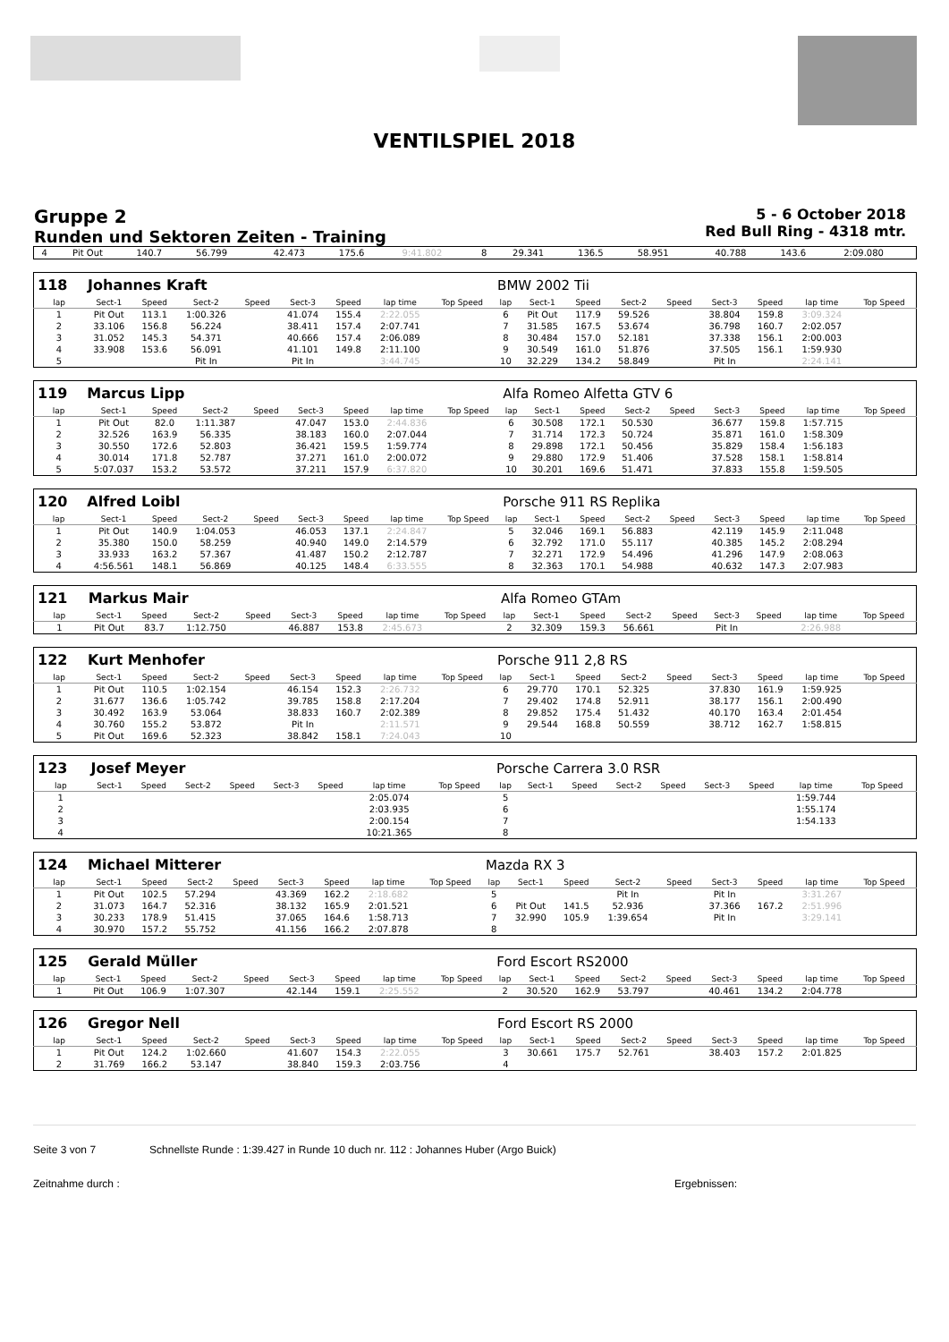VENTILSPIEL 2018
Gruppe 2
Runden und Sektoren Zeiten - Training
5 - 6 October 2018
Red Bull Ring - 4318 mtr.
| 4 | Pit Out | 140.7 | 56.799 | | 42.473 | 175.6 | 9:41.802 | | 8 | 29.341 | 136.5 | 58.951 | | 40.788 | 143.6 | 2:09.080 | |
| 118 | Johannes Kraft | | | | | | | | BMW 2002 Tii | | | | | | | | |
| lap | Sect-1 | Speed | Sect-2 | Speed | Sect-3 | Speed | lap time | Top Speed | lap | Sect-1 | Speed | Sect-2 | Speed | Sect-3 | Speed | lap time | Top Speed |
| 1 | Pit Out | 113.1 | 1:00.326 | | 41.074 | 155.4 | 2:22.055 | | 6 | Pit Out | 117.9 | 59.526 | | 38.804 | 159.8 | 3:09.324 | |
| 2 | 33.106 | 156.8 | 56.224 | | 38.411 | 157.4 | 2:07.741 | | 7 | 31.585 | 167.5 | 53.674 | | 36.798 | 160.7 | 2:02.057 | |
| 3 | 31.052 | 145.3 | 54.371 | | 40.666 | 157.4 | 2:06.089 | | 8 | 30.484 | 157.0 | 52.181 | | 37.338 | 156.1 | 2:00.003 | |
| 4 | 33.908 | 153.6 | 56.091 | | 41.101 | 149.8 | 2:11.100 | | 9 | 30.549 | 161.0 | 51.876 | | 37.505 | 156.1 | 1:59.930 | |
| 5 | | | Pit In | | Pit In | | 3:44.745 | | 10 | 32.229 | 134.2 | 58.849 | | Pit In | | 2:24.141 | |
| 119 | Marcus Lipp | | | | | | | | Alfa Romeo Alfetta GTV 6 | | | | | | | | |
| lap | Sect-1 | Speed | Sect-2 | Speed | Sect-3 | Speed | lap time | Top Speed | lap | Sect-1 | Speed | Sect-2 | Speed | Sect-3 | Speed | lap time | Top Speed |
| 1 | Pit Out | 82.0 | 1:11.387 | | 47.047 | 153.0 | 2:44.836 | | 6 | 30.508 | 172.1 | 50.530 | | 36.677 | 159.8 | 1:57.715 | |
| 2 | 32.526 | 163.9 | 56.335 | | 38.183 | 160.0 | 2:07.044 | | 7 | 31.714 | 172.3 | 50.724 | | 35.871 | 161.0 | 1:58.309 | |
| 3 | 30.550 | 172.6 | 52.803 | | 36.421 | 159.5 | 1:59.774 | | 8 | 29.898 | 172.1 | 50.456 | | 35.829 | 158.4 | 1:56.183 | |
| 4 | 30.014 | 171.8 | 52.787 | | 37.271 | 161.0 | 2:00.072 | | 9 | 29.880 | 172.9 | 51.406 | | 37.528 | 158.1 | 1:58.814 | |
| 5 | 5:07.037 | 153.2 | 53.572 | | 37.211 | 157.9 | 6:37.820 | | 10 | 30.201 | 169.6 | 51.471 | | 37.833 | 155.8 | 1:59.505 | |
| 120 | Alfred Loibl | | | | | | | | Porsche 911 RS Replika | | | | | | | | |
| lap | Sect-1 | Speed | Sect-2 | Speed | Sect-3 | Speed | lap time | Top Speed | lap | Sect-1 | Speed | Sect-2 | Speed | Sect-3 | Speed | lap time | Top Speed |
| 1 | Pit Out | 140.9 | 1:04.053 | | 46.053 | 137.1 | 2:24.847 | | 5 | 32.046 | 169.1 | 56.883 | | 42.119 | 145.9 | 2:11.048 | |
| 2 | 35.380 | 150.0 | 58.259 | | 40.940 | 149.0 | 2:14.579 | | 6 | 32.792 | 171.0 | 55.117 | | 40.385 | 145.2 | 2:08.294 | |
| 3 | 33.933 | 163.2 | 57.367 | | 41.487 | 150.2 | 2:12.787 | | 7 | 32.271 | 172.9 | 54.496 | | 41.296 | 147.9 | 2:08.063 | |
| 4 | 4:56.561 | 148.1 | 56.869 | | 40.125 | 148.4 | 6:33.555 | | 8 | 32.363 | 170.1 | 54.988 | | 40.632 | 147.3 | 2:07.983 | |
| 121 | Markus Mair | | | | | | | | Alfa Romeo GTAm | | | | | | | | |
| lap | Sect-1 | Speed | Sect-2 | Speed | Sect-3 | Speed | lap time | Top Speed | lap | Sect-1 | Speed | Sect-2 | Speed | Sect-3 | Speed | lap time | Top Speed |
| 1 | Pit Out | 83.7 | 1:12.750 | | 46.887 | 153.8 | 2:45.673 | | 2 | 32.309 | 159.3 | 56.661 | | Pit In | | 2:26.988 | |
| 122 | Kurt Menhofer | | | | | | | | Porsche 911 2,8 RS | | | | | | | | |
| lap | Sect-1 | Speed | Sect-2 | Speed | Sect-3 | Speed | lap time | Top Speed | lap | Sect-1 | Speed | Sect-2 | Speed | Sect-3 | Speed | lap time | Top Speed |
| 1 | Pit Out | 110.5 | 1:02.154 | | 46.154 | 152.3 | 2:26.732 | | 6 | 29.770 | 170.1 | 52.325 | | 37.830 | 161.9 | 1:59.925 | |
| 2 | 31.677 | 136.6 | 1:05.742 | | 39.785 | 158.8 | 2:17.204 | | 7 | 29.402 | 174.8 | 52.911 | | 38.177 | 156.1 | 2:00.490 | |
| 3 | 30.492 | 163.9 | 53.064 | | 38.833 | 160.7 | 2:02.389 | | 8 | 29.852 | 175.4 | 51.432 | | 40.170 | 163.4 | 2:01.454 | |
| 4 | 30.760 | 155.2 | 53.872 | | Pit In | | 2:11.571 | | 9 | 29.544 | 168.8 | 50.559 | | 38.712 | 162.7 | 1:58.815 | |
| 5 | Pit Out | 169.6 | 52.323 | | 38.842 | 158.1 | 7:24.043 | | 10 | | | | | | | | |
| 123 | Josef Meyer | | | | | | | | Porsche Carrera 3.0 RSR | | | | | | | | |
| lap | Sect-1 | Speed | Sect-2 | Speed | Sect-3 | Speed | lap time | Top Speed | lap | Sect-1 | Speed | Sect-2 | Speed | Sect-3 | Speed | lap time | Top Speed |
| 1 | | | | | | | 2:05.074 | | 5 | | | | | | | 1:59.744 | |
| 2 | | | | | | | 2:03.935 | | 6 | | | | | | | 1:55.174 | |
| 3 | | | | | | | 2:00.154 | | 7 | | | | | | | 1:54.133 | |
| 4 | | | | | | | 10:21.365 | | 8 | | | | | | | | |
| 124 | Michael Mitterer | | | | | | | | Mazda RX 3 | | | | | | | | |
| lap | Sect-1 | Speed | Sect-2 | Speed | Sect-3 | Speed | lap time | Top Speed | lap | Sect-1 | Speed | Sect-2 | Speed | Sect-3 | Speed | lap time | Top Speed |
| 1 | Pit Out | 102.5 | 57.294 | | 43.369 | 162.2 | 2:18.682 | | 5 | | | Pit In | | Pit In | | 3:31.267 | |
| 2 | 31.073 | 164.7 | 52.316 | | 38.132 | 165.9 | 2:01.521 | | 6 | Pit Out | 141.5 | 52.936 | | 37.366 | 167.2 | 2:51.996 | |
| 3 | 30.233 | 178.9 | 51.415 | | 37.065 | 164.6 | 1:58.713 | | 7 | 32.990 | 105.9 | 1:39.654 | | Pit In | | 3:29.141 | |
| 4 | 30.970 | 157.2 | 55.752 | | 41.156 | 166.2 | 2:07.878 | | 8 | | | | | | | | |
| 125 | Gerald Müller | | | | | | | | Ford Escort RS2000 | | | | | | | | |
| lap | Sect-1 | Speed | Sect-2 | Speed | Sect-3 | Speed | lap time | Top Speed | lap | Sect-1 | Speed | Sect-2 | Speed | Sect-3 | Speed | lap time | Top Speed |
| 1 | Pit Out | 106.9 | 1:07.307 | | 42.144 | 159.1 | 2:25.552 | | 2 | 30.520 | 162.9 | 53.797 | | 40.461 | 134.2 | 2:04.778 | |
| 126 | Gregor Nell | | | | | | | | Ford Escort RS 2000 | | | | | | | | |
| lap | Sect-1 | Speed | Sect-2 | Speed | Sect-3 | Speed | lap time | Top Speed | lap | Sect-1 | Speed | Sect-2 | Speed | Sect-3 | Speed | lap time | Top Speed |
| 1 | Pit Out | 124.2 | 1:02.660 | | 41.607 | 154.3 | 2:22.055 | | 3 | 30.661 | 175.7 | 52.761 | | 38.403 | 157.2 | 2:01.825 | |
| 2 | 31.769 | 166.2 | 53.147 | | 38.840 | 159.3 | 2:03.756 | | 4 | | | | | | | | |
Seite 3 von 7 Schnellste Runde : 1:39.427 in Runde 10 duch nr. 112 : Johannes Huber (Argo Buick)
Zeitnahme durch : Ergebnissen: